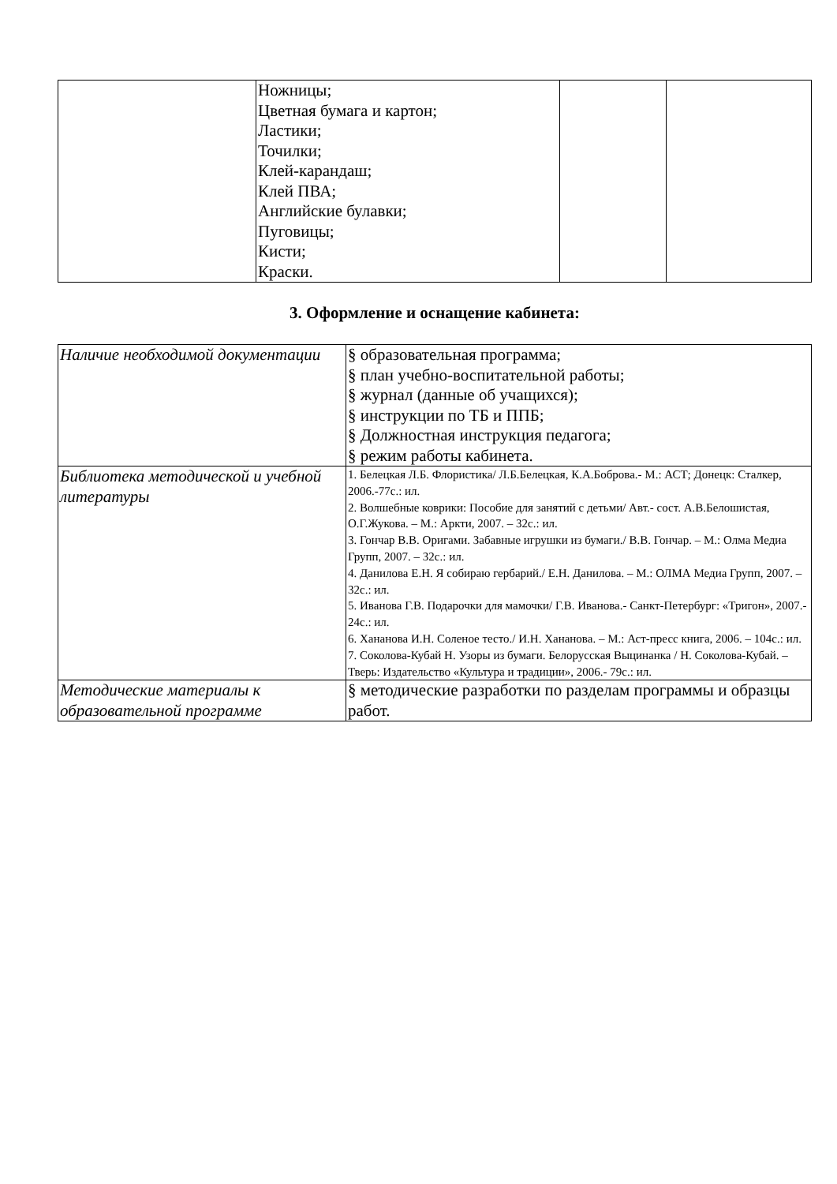| | Ножницы; Цветная бумага и картон; Ластики; Точилки; Клей-карандаш; Клей ПВА; Английские булавки; Пуговицы; Кисти; Краски. | | |
3. Оформление и оснащение кабинета:
| Наличие необходимой документации | § образовательная программа; § план учебно-воспитательной работы; § журнал (данные об учащихся); § инструкции по ТБ и ППБ; § Должностная инструкция педагога; § режим работы кабинета. |
| Библиотека методической и учебной литературы | 1. Белецкая Л.Б. Флористика/ Л.Б.Белецкая, К.А.Боброва.- М.: АСТ; Донецк: Сталкер, 2006.-77с.: ил. 2. Волшебные коврики: Пособие для занятий с детьми/ Авт.- сост. А.В.Белошистая, О.Г.Жукова. – М.: Аркти, 2007. – 32с.: ил. 3. Гончар В.В. Оригами. Забавные игрушки из бумаги./ В.В. Гончар. – М.: Олма Медиа Групп, 2007. – 32с.: ил. 4. Данилова Е.Н. Я собираю гербарий./ Е.Н. Данилова. – М.: ОЛМА Медиа Групп, 2007. – 32с.: ил. 5. Иванова Г.В. Подарочки для мамочки/ Г.В. Иванова.- Санкт-Петербург: «Тригон», 2007.- 24с.: ил. 6. Хананова И.Н. Соленое тесто./ И.Н. Хананова. – М.: Аст-пресс книга, 2006. – 104с.: ил. 7. Соколова-Кубай Н. Узоры из бумаги. Белорусская Выцинанка / Н. Соколова-Кубай. – Тверь: Издательство «Культура и традиции», 2006.- 79с.: ил. |
| Методические материалы к образовательной программе | § методические разработки по разделам программы и образцы работ. |